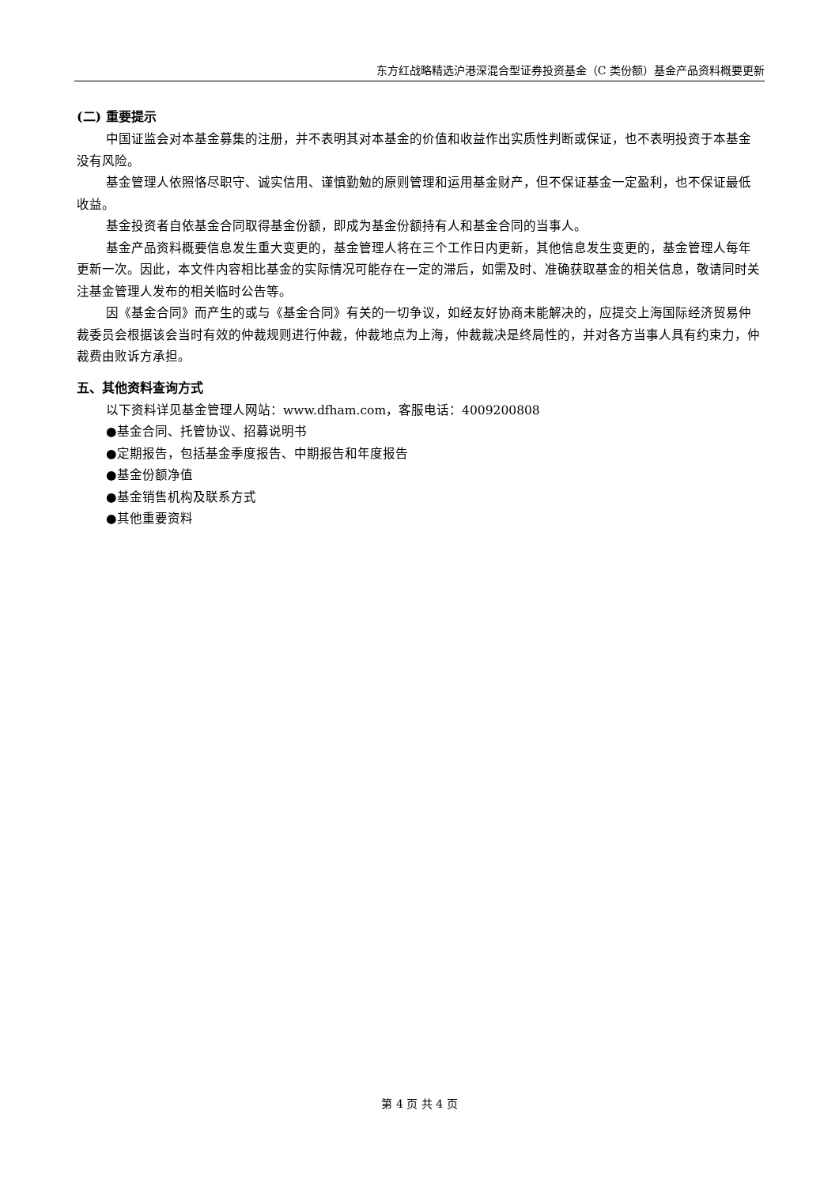东方红战略精选沪港深混合型证券投资基金（C 类份额）基金产品资料概要更新
(二) 重要提示
中国证监会对本基金募集的注册，并不表明其对本基金的价值和收益作出实质性判断或保证，也不表明投资于本基金没有风险。
基金管理人依照恪尽职守、诚实信用、谨慎勤勉的原则管理和运用基金财产，但不保证基金一定盈利，也不保证最低收益。
基金投资者自依基金合同取得基金份额，即成为基金份额持有人和基金合同的当事人。
基金产品资料概要信息发生重大变更的，基金管理人将在三个工作日内更新，其他信息发生变更的，基金管理人每年更新一次。因此，本文件内容相比基金的实际情况可能存在一定的滞后，如需及时、准确获取基金的相关信息，敬请同时关注基金管理人发布的相关临时公告等。
因《基金合同》而产生的或与《基金合同》有关的一切争议，如经友好协商未能解决的，应提交上海国际经济贸易仲裁委员会根据该会当时有效的仲裁规则进行仲裁，仲裁地点为上海，仲裁裁决是终局性的，并对各方当事人具有约束力，仲裁费由败诉方承担。
五、其他资料查询方式
以下资料详见基金管理人网站：www.dfham.com，客服电话：4009200808
●基金合同、托管协议、招募说明书
●定期报告，包括基金季度报告、中期报告和年度报告
●基金份额净值
●基金销售机构及联系方式
●其他重要资料
第 4 页 共 4 页